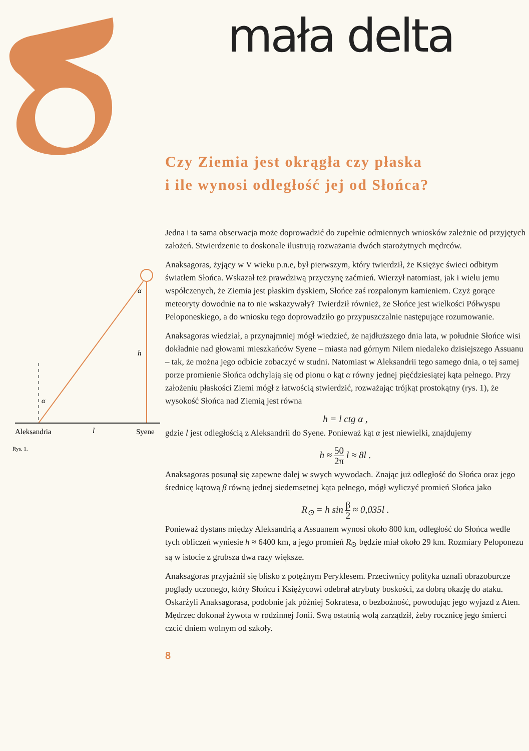mała delta
α
h
α
Aleksandria
l
Syene
Rys. 1.
Czy Ziemia jest okrągła czy płaska
i ile wynosi odległość jej od Słońca?
Jedna i ta sama obserwacja może doprowadzić do zupełnie odmiennych wniosków zależnie od przyjętych założeń. Stwierdzenie to doskonale ilustrują rozważania dwóch starożytnych mędrców.
Anaksagoras, żyjący w V wieku p.n.e, był pierwszym, który twierdził, że Księżyc świeci odbitym światłem Słońca. Wskazał też prawdziwą przyczynę zaćmień. Wierzył natomiast, jak i wielu jemu współczenych, że Ziemia jest płaskim dyskiem, Słońce zaś rozpalonym kamieniem. Czyż gorące meteoryty dowodnie na to nie wskazywały? Twierdził również, że Słońce jest wielkości Półwyspu Peloponeskiego, a do wniosku tego doprowadziło go przypuszczalnie następujące rozumowanie.
Anaksagoras wiedział, a przynajmniej mógł wiedzieć, że najdłuższego dnia lata, w południe Słońce wisi dokładnie nad głowami mieszkańców Syene – miasta nad górnym Nilem niedaleko dzisiejszego Assuanu – tak, że można jego odbicie zobaczyć w studni. Natomiast w Aleksandrii tego samego dnia, o tej samej porze promienie Słońca odchylają się od pionu o kąt α równy jednej pięćdziesiątej kąta pełnego. Przy założeniu płaskości Ziemi mógł z łatwością stwierdzić, rozważając trójkąt prostokątny (rys. 1), że wysokość Słońca nad Ziemią jest równa
h = l ctg α ,
gdzie l jest odległością z Aleksandrii do Syene. Ponieważ kąt α jest niewielki, znajdujemy
h ≈ 50 2π l ≈ 8l .
Anaksagoras posunął się zapewne dalej w swych wywodach. Znając już odległość do Słońca oraz jego średnicę kątową β równą jednej siedemsetnej kąta pełnego, mógł wyliczyć promień Słońca jako
R<sub>⊙</sub> = h sin β 2 ≈ 0,035l .
Ponieważ dystans między Aleksandrią a Assuanem wynosi około 800 km, odległość do Słońca wedle tych obliczeń wyniesie h ≈ 6400 km, a jego promień R<sub>⊙</sub> będzie miał około 29 km. Rozmiary Peloponezu są w istocie z grubsza dwa razy większe.
Anaksagoras przyjaźnił się blisko z potężnym Peryklesem. Przeciwnicy polityka uznali obrazoburcze poglądy uczonego, który Słońcu i Księżycowi odebrał atrybuty boskości, za dobrą okazję do ataku. Oskarżyli Anaksagorasa, podobnie jak później Sokratesa, o bezbożność, powodując jego wyjazd z Aten. Mędrzec dokonał żywota w rodzinnej Jonii. Swą ostatnią wolą zarządził, żeby rocznicę jego śmierci czcić dniem wolnym od szkoły.
8